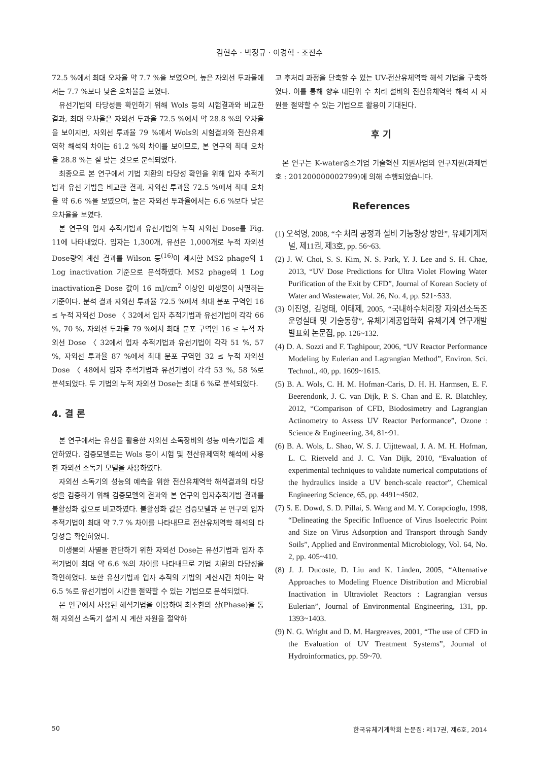김현수 · 박정규 · 이경혁 · 조진수
72.5 %에서 최대 오차율 약 7.7 %을 보였으며, 높은 자외선 투과율에서는 7.7 %보다 낮은 오차율을 보였다.
유선기법의 타당성을 확인하기 위해 Wols 등의 시험결과와 비교한 결과, 최대 오차율은 자외선 투과율 72.5 %에서 약 28.8 %의 오차율을 보이지만, 자외선 투과율 79 %에서 Wols의 시험결과와 전산유제역학 해석의 차이는 61.2 %의 차이를 보이므로, 본 연구의 최대 오차율 28.8 %는 잘 맞는 것으로 분석되었다.
최종으로 본 연구에서 기법 치환의 타당성 확인을 위해 입자 추적기법과 유선 기법을 비교한 결과, 자외선 투과율 72.5 %에서 최대 오차율 약 6.6 %을 보였으며, 높은 자외선 투과율에서는 6.6 %보다 낮은 오차율을 보였다.
본 연구의 입자 추적기법과 유선기법의 누적 자외선 Dose를 Fig. 11에 나타내었다. 입자는 1,300개, 유선은 1,000개로 누적 자외선 Dose량의 계산 결과를 Wilson 등<sup>(16)</sup>이 제시한 MS2 phage의 1 Log inactivation 기준으로 분석하였다. MS2 phage의 1 Log inactivation은 Dose 값이 16 mJ/cm<sup>2</sup> 이상인 미생물이 사멸하는 기준이다. 분석 결과 자외선 투과율 72.5 %에서 최대 분포 구역인 16 ≤ 누적 자외선 Dose 〈 32에서 입자 추적기법과 유선기법이 각각 66 %, 70 %, 자외선 투과율 79 %에서 최대 분포 구역인 16 ≤ 누적 자외선 Dose 〈 32에서 입자 추적기법과 유선기법이 각각 51 %, 57 %, 자외선 투과율 87 %에서 최대 분포 구역인 32 ≤ 누적 자외선 Dose 〈 48에서 입자 추적기법과 유선기법이 각각 53 %, 58 %로 분석되었다. 두 기법의 누적 자외선 Dose는 최대 6 %로 분석되었다.
4. 결 론
본 연구에서는 유선을 활용한 자외선 소독장비의 성능 예측기법을 제안하였다. 검증모델로는 Wols 등이 시험 및 전산유제역학 해석에 사용한 자외선 소독기 모델을 사용하였다.
자외선 소독기의 성능의 예측을 위한 전산유체역학 해석결과의 타당성을 검증하기 위해 검증모델의 결과와 본 연구의 입자추적기법 결과를 불활성화 값으로 비교하였다. 불활성화 값은 검증모델과 본 연구의 입자 추적기법이 최대 약 7.7 % 차이를 나타내므로 전산유체역학 해석의 타당성을 확인하였다.
미생물의 사멸을 판단하기 위한 자외선 Dose는 유선기법과 입자 추적기법이 최대 약 6.6 %의 차이를 나타내므로 기법 치환의 타당성을 확인하였다. 또한 유선기법과 입자 추적의 기법의 계산시간 차이는 약 6.5 %로 유선기법이 시간을 절약할 수 있는 기법으로 분석되었다.
본 연구에서 사용된 해석기법을 이용하여 최소한의 상(Phase)을 통해 자외선 소독기 설계 시 계산 자원을 절약하
고 후처리 과정을 단축할 수 있는 UV-전산유체역학 해석 기법을 구축하였다. 이를 통해 향후 대단위 수 처리 설비의 전산유체역학 해석 시 자원을 절약할 수 있는 기법으로 활용이 기대된다.
후 기
본 연구는 K-water중소기업 기술혁신 지원사업의 연구지원(과제번호 : 201200000002799)에 의해 수행되었습니다.
References
(1) 오석영, 2008, “수 처리 공정과 설비 기능향상 방안”, 유체기계저널, 제11권, 제3호, pp. 56~63.
(2) J. W. Choi, S. S. Kim, N. S. Park, Y. J. Lee and S. H. Chae, 2013, “UV Dose Predictions for Ultra Violet Flowing Water Purification of the Exit by CFD”, Journal of Korean Society of Water and Wastewater, Vol. 26, No. 4, pp. 521~533.
(3) 이진영, 김영태, 이태제, 2005, “국내하수처리장 자외선소독조 운영실태 및 기술동향”, 유체기계공업학회 유체기계 연구개발 발표회 논문집, pp. 126~132.
(4) D. A. Sozzi and F. Taghipour, 2006, “UV Reactor Performance Modeling by Eulerian and Lagrangian Method”, Environ. Sci. Technol., 40, pp. 1609~1615.
(5) B. A. Wols, C. H. M. Hofman-Caris, D. H. H. Harmsen, E. F. Beerendonk, J. C. van Dijk, P. S. Chan and E. R. Blatchley, 2012, “Comparison of CFD, Biodosimetry and Lagrangian Actinometry to Assess UV Reactor Performance”, Ozone : Science & Engineering, 34, 81~91.
(6) B. A. Wols, L. Shao, W. S. J. Uijttewaal, J. A. M. H. Hofman, L. C. Rietveld and J. C. Van Dijk, 2010, “Evaluation of experimental techniques to validate numerical computations of the hydraulics inside a UV bench-scale reactor”, Chemical Engineering Science, 65, pp. 4491~4502.
(7) S. E. Dowd, S. D. Pillai, S. Wang and M. Y. Corapcioglu, 1998, “Delineating the Specific Influence of Virus Isoelectric Point and Size on Virus Adsorption and Transport through Sandy Soils”, Applied and Environmental Microbiology, Vol. 64, No. 2, pp. 405~410.
(8) J. J. Ducoste, D. Liu and K. Linden, 2005, “Alternative Approaches to Modeling Fluence Distribution and Microbial Inactivation in Ultraviolet Reactors : Lagrangian versus Eulerian”, Journal of Environmental Engineering, 131, pp. 1393~1403.
(9) N. G. Wright and D. M. Hargreaves, 2001, “The use of CFD in the Evaluation of UV Treatment Systems”, Journal of Hydroinformatics, pp. 59~70.
50 한국유체기계학회 논문집: 제17권, 제6호, 2014